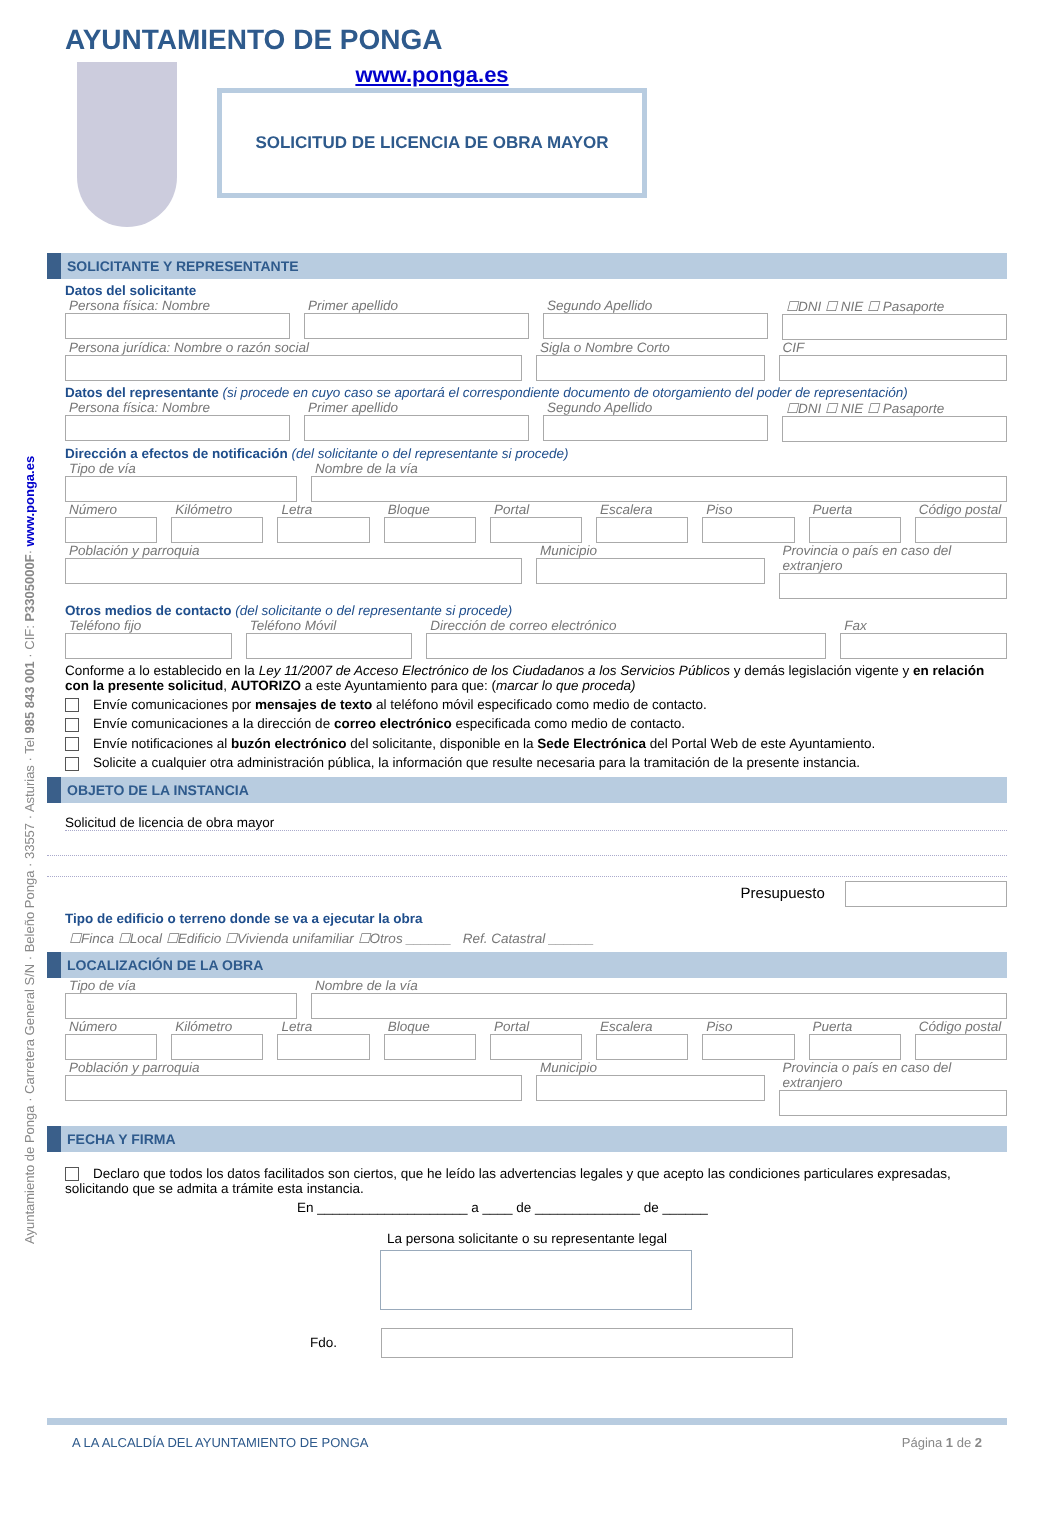Ayuntamiento de Ponga · Carretera General S/N · Beleño Ponga · 33557 · Asturias · Tel 985 843 001 · CIF: P3305000F· www.ponga.es
AYUNTAMIENTO DE PONGA
www.ponga.es
SOLICITUD DE LICENCIA DE OBRA MAYOR
SOLICITANTE Y REPRESENTANTE
Datos del solicitante
Persona física: Nombre Primer apellido Segundo Apellido ☐DNI ☐ NIE ☐ Pasaporte
Persona jurídica: Nombre o razón social
Sigla o Nombre Corto CIF
Datos del representante (si procede en cuyo caso se aportará el correspondiente documento de otorgamiento del poder de representación)
Persona física: Nombre Primer apellido Segundo Apellido ☐DNI ☐ NIE ☐ Pasaporte
Dirección a efectos de notificación (del solicitante o del representante si procede)
Tipo de vía Nombre de la vía
Número Kilómetro Letra Bloque Portal Escalera Piso Puerta Código postal
Población y parroquia Municipio Provincia o país en caso del extranjero
Otros medios de contacto (del solicitante o del representante si procede)
Teléfono fijo Teléfono Móvil Dirección de correo electrónico
Fax
Conforme a lo establecido en la Ley 11/2007 de Acceso Electrónico de los Ciudadanos a los Servicios Públicos y demás legislación vigente y en relación con la presente solicitud, AUTORIZO a este Ayuntamiento para que: (marcar lo que proceda)
Envíe comunicaciones por mensajes de texto al teléfono móvil especificado como medio de contacto.
Envíe comunicaciones a la dirección de correo electrónico especificada como medio de contacto.
Envíe notificaciones al buzón electrónico del solicitante, disponible en la Sede Electrónica del Portal Web de este Ayuntamiento.
Solicite a cualquier otra administración pública, la información que resulte necesaria para la tramitación de la presente instancia.
OBJETO DE LA INSTANCIA
Solicitud de licencia de obra mayor
Presupuesto
Tipo de edificio o terreno donde se va a ejecutar la obra
☐Finca ☐Local ☐Edificio ☐Vivienda unifamiliar ☐Otros ______ Ref. Catastral ______
LOCALIZACIÓN DE LA OBRA
Tipo de vía Nombre de la vía
Número Kilómetro Letra Bloque Portal Escalera Piso Puerta Código postal
Población y parroquia Municipio Provincia o país en caso del extranjero
FECHA Y FIRMA
Declaro que todos los datos facilitados son ciertos, que he leído las advertencias legales y que acepto las condiciones particulares expresadas, solicitando que se admita a trámite esta instancia.
En ____________________ a ____ de ______________ de ______
La persona solicitante o su representante legal
Fdo.
A LA ALCALDÍA DEL AYUNTAMIENTO DE PONGA Página 1 de 2